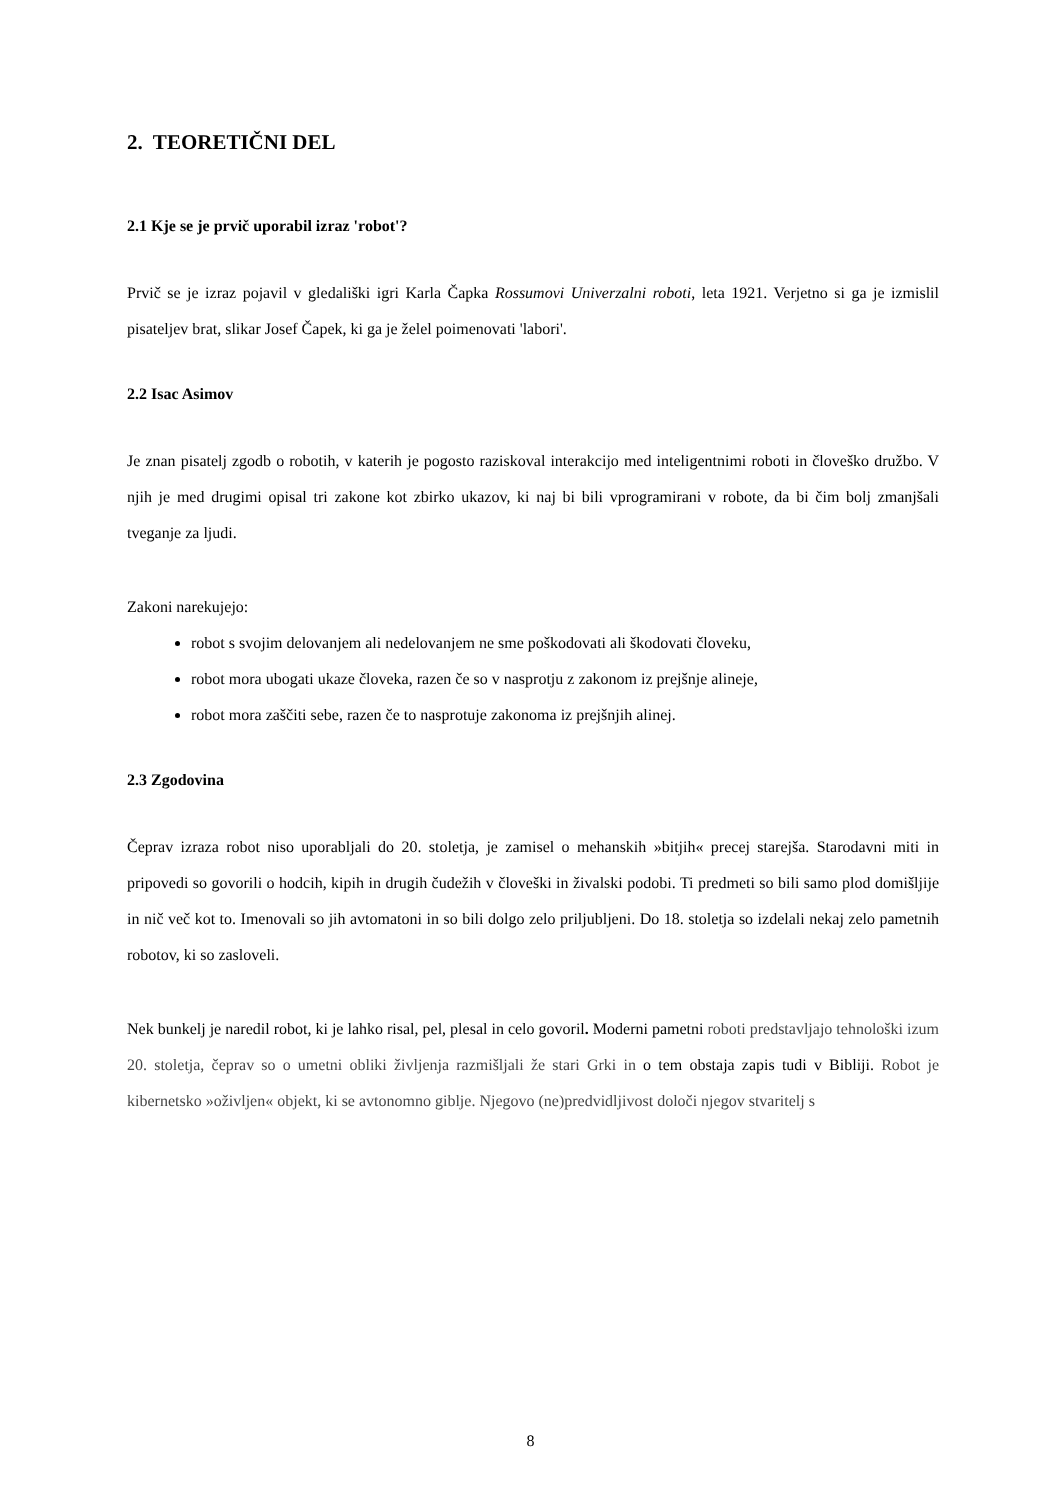2. TEORETIČNI DEL
2.1 Kje se je prvič uporabil izraz 'robot'?
Prvič se je izraz pojavil v gledališki igri Karla Čapka Rossumovi Univerzalni roboti, leta 1921. Verjetno si ga je izmislil pisateljev brat, slikar Josef Čapek, ki ga je želel poimenovati 'labori'.
2.2 Isac Asimov
Je znan pisatelj zgodb o robotih, v katerih je pogosto raziskoval interakcijo med inteligentnimi roboti in človeško družbo. V njih je med drugimi opisal tri zakone kot zbirko ukazov, ki naj bi bili vprogramirani v robote, da bi čim bolj zmanjšali tveganje za ljudi.
Zakoni narekujejo:
robot s svojim delovanjem ali nedelovanjem ne sme poškodovati ali škodovati človeku,
robot mora ubogati ukaze človeka, razen če so v nasprotju z zakonom iz prejšnje alineje,
robot mora zaščiti sebe, razen če to nasprotuje zakonoma iz prejšnjih alinej.
2.3 Zgodovina
Čeprav izraza robot niso uporabljali do 20. stoletja, je zamisel o mehanskih »bitjih« precej starejša. Starodavni miti in pripovedi so govorili o hodcih, kipih in drugih čudežih v človeški in živalski podobi. Ti predmeti so bili samo plod domišljije in nič več kot to. Imenovali so jih avtomatoni in so bili dolgo zelo priljubljeni. Do 18. stoletja so izdelali nekaj zelo pametnih robotov, ki so zasloveli.
Nek bunkelj je naredil robot, ki je lahko risal, pel, plesal in celo govoril. Moderni pametni roboti predstavljajo tehnološki izum 20. stoletja, čeprav so o umetni obliki življenja razmišljali že stari Grki in o tem obstaja zapis tudi v Bibliji. Robot je kibernetsko »oživljen« objekt, ki se avtonomno giblje. Njegovo (ne)predvidljivost določi njegov stvaritelj s
8